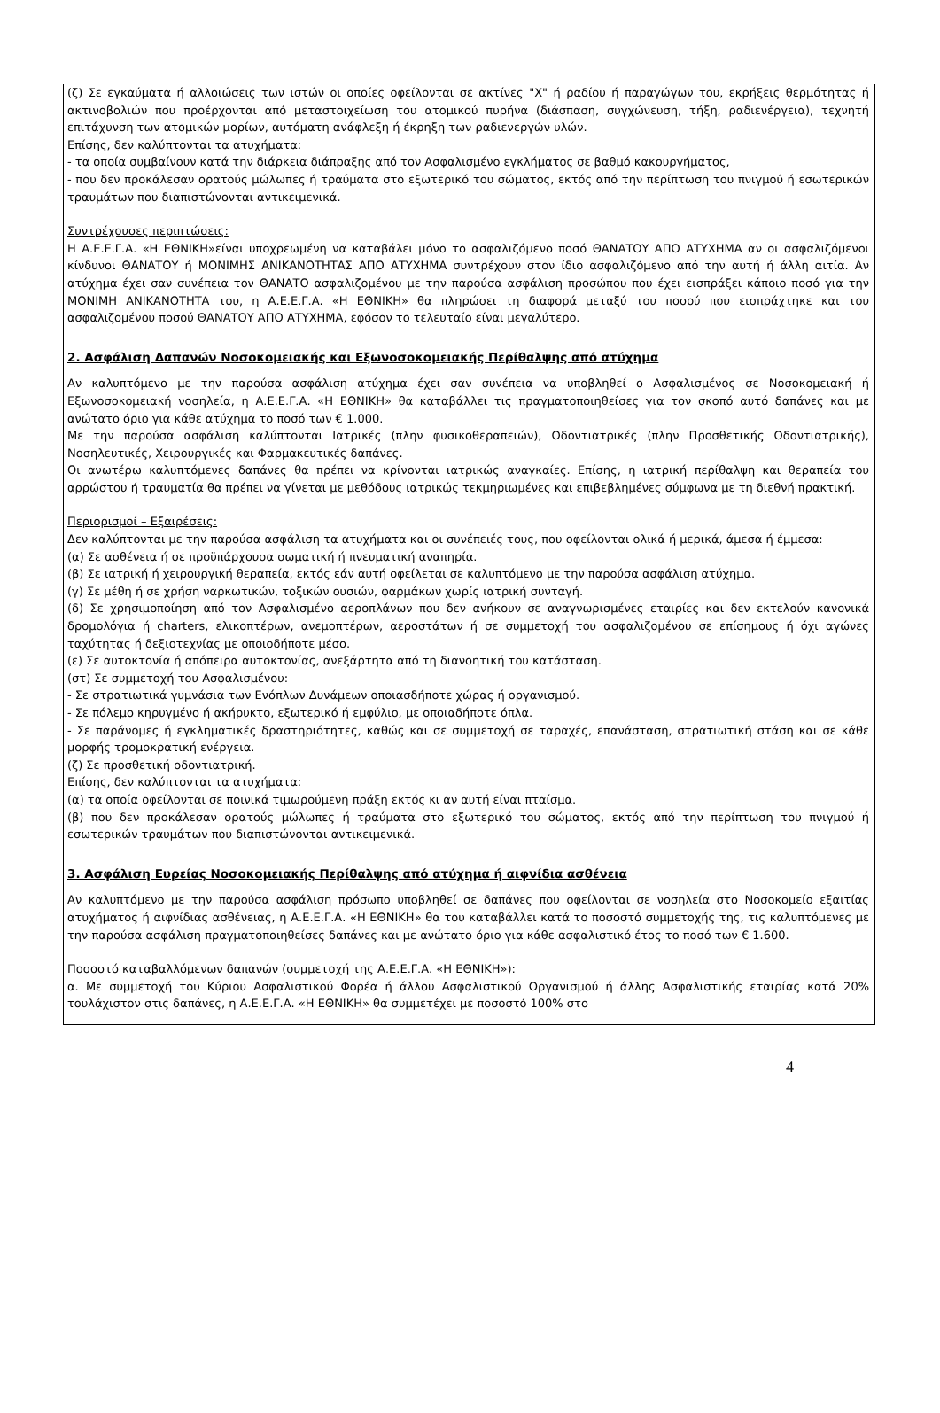(ζ) Σε εγκαύματα ή αλλοιώσεις των ιστών οι οποίες οφείλονται σε ακτίνες "Χ" ή ραδίου ή παραγώγων του, εκρήξεις θερμότητας ή ακτινοβολιών που προέρχονται από μεταστοιχείωση του ατομικού πυρήνα (διάσπαση, συγχώνευση, τήξη, ραδιενέργεια), τεχνητή επιτάχυνση των ατομικών μορίων, αυτόματη ανάφλεξη ή έκρηξη των ραδιενεργών υλών.
Επίσης, δεν καλύπτονται τα ατυχήματα:
- τα οποία συμβαίνουν κατά την διάρκεια διάπραξης από τον Ασφαλισμένο εγκλήματος σε βαθμό κακουργήματος,
- που δεν προκάλεσαν ορατούς μώλωπες ή τραύματα στο εξωτερικό του σώματος, εκτός από την περίπτωση του πνιγμού ή εσωτερικών τραυμάτων που διαπιστώνονται αντικειμενικά.
Συντρέχουσες περιπτώσεις:
Η Α.Ε.Ε.Γ.Α. «Η ΕΘΝΙΚΗ»είναι υποχρεωμένη να καταβάλει μόνο το ασφαλιζόμενο ποσό ΘΑΝΑΤΟΥ ΑΠΟ ΑΤΥΧΗΜΑ αν οι ασφαλιζόμενοι κίνδυνοι ΘΑΝΑΤΟΥ ή ΜΟΝΙΜΗΣ ΑΝΙΚΑΝΟΤΗΤΑΣ ΑΠΟ ΑΤΥΧΗΜΑ συντρέχουν στον ίδιο ασφαλιζόμενο από την αυτή ή άλλη αιτία. Αν ατύχημα έχει σαν συνέπεια τον ΘΑΝΑΤΟ ασφαλιζομένου με την παρούσα ασφάλιση προσώπου που έχει εισπράξει κάποιο ποσό για την ΜΟΝΙΜΗ ΑΝΙΚΑΝΟΤΗΤΑ του, η Α.Ε.Ε.Γ.Α. «Η ΕΘΝΙΚΗ» θα πληρώσει τη διαφορά μεταξύ του ποσού που εισπράχτηκε και του ασφαλιζομένου ποσού ΘΑΝΑΤΟΥ ΑΠΟ ΑΤΥΧΗΜΑ, εφόσον το τελευταίο είναι μεγαλύτερο.
2. Ασφάλιση Δαπανών Νοσοκομειακής και Εξωνοσοκομειακής Περίθαλψης από ατύχημα
Αν καλυπτόμενο με την παρούσα ασφάλιση ατύχημα έχει σαν συνέπεια να υποβληθεί ο Ασφαλισμένος σε Νοσοκομειακή ή Εξωνοσοκομειακή νοσηλεία, η Α.Ε.Ε.Γ.Α. «Η ΕΘΝΙΚΗ» θα καταβάλλει τις πραγματοποιηθείσες για τον σκοπό αυτό δαπάνες και με ανώτατο όριο για κάθε ατύχημα το ποσό των € 1.000.
Με την παρούσα ασφάλιση καλύπτονται Ιατρικές (πλην φυσικοθεραπειών), Οδοντιατρικές (πλην Προσθετικής Οδοντιατρικής), Νοσηλευτικές, Χειρουργικές και Φαρμακευτικές δαπάνες.
Οι ανωτέρω καλυπτόμενες δαπάνες θα πρέπει να κρίνονται ιατρικώς αναγκαίες. Επίσης, η ιατρική περίθαλψη και θεραπεία του αρρώστου ή τραυματία θα πρέπει να γίνεται με μεθόδους ιατρικώς τεκμηριωμένες και επιβεβλημένες σύμφωνα με τη διεθνή πρακτική.
Περιορισμοί – Εξαιρέσεις:
Δεν καλύπτονται με την παρούσα ασφάλιση τα ατυχήματα και οι συνέπειές τους, που οφείλονται ολικά ή μερικά, άμεσα ή έμμεσα:
(α) Σε ασθένεια ή σε προϋπάρχουσα σωματική ή πνευματική αναπηρία.
(β) Σε ιατρική ή χειρουργική θεραπεία, εκτός εάν αυτή οφείλεται σε καλυπτόμενο με την παρούσα ασφάλιση ατύχημα.
(γ) Σε μέθη ή σε χρήση ναρκωτικών, τοξικών ουσιών, φαρμάκων χωρίς ιατρική συνταγή.
(δ) Σε χρησιμοποίηση από τον Ασφαλισμένο αεροπλάνων που δεν ανήκουν σε αναγνωρισμένες εταιρίες και δεν εκτελούν κανονικά δρομολόγια ή charters, ελικοπτέρων, ανεμοπτέρων, αεροστάτων ή σε συμμετοχή του ασφαλιζομένου σε επίσημους ή όχι αγώνες ταχύτητας ή δεξιοτεχνίας με οποιοδήποτε μέσο.
(ε) Σε αυτοκτονία ή απόπειρα αυτοκτονίας, ανεξάρτητα από τη διανοητική του κατάσταση.
(στ) Σε συμμετοχή του Ασφαλισμένου:
- Σε στρατιωτικά γυμνάσια των Ενόπλων Δυνάμεων οποιασδήποτε χώρας ή οργανισμού.
- Σε πόλεμο κηρυγμένο ή ακήρυκτο, εξωτερικό ή εμφύλιο, με οποιαδήποτε όπλα.
- Σε παράνομες ή εγκληματικές δραστηριότητες, καθώς και σε συμμετοχή σε ταραχές, επανάσταση, στρατιωτική στάση και σε κάθε μορφής τρομοκρατική ενέργεια.
(ζ) Σε προσθετική οδοντιατρική.
Επίσης, δεν καλύπτονται τα ατυχήματα:
(α) τα οποία οφείλονται σε ποινικά τιμωρούμενη πράξη εκτός κι αν αυτή είναι πταίσμα.
(β) που δεν προκάλεσαν ορατούς μώλωπες ή τραύματα στο εξωτερικό του σώματος, εκτός από την περίπτωση του πνιγμού ή εσωτερικών τραυμάτων που διαπιστώνονται αντικειμενικά.
3. Ασφάλιση Ευρείας Νοσοκομειακής Περίθαλψης από ατύχημα ή αιφνίδια ασθένεια
Αν καλυπτόμενο με την παρούσα ασφάλιση πρόσωπο υποβληθεί σε δαπάνες που οφείλονται σε νοσηλεία στο Νοσοκομείο εξαιτίας ατυχήματος ή αιφνίδιας ασθένειας, η Α.Ε.Ε.Γ.Α. «Η ΕΘΝΙΚΗ» θα του καταβάλλει κατά το ποσοστό συμμετοχής της, τις καλυπτόμενες με την παρούσα ασφάλιση πραγματοποιηθείσες δαπάνες και με ανώτατο όριο για κάθε ασφαλιστικό έτος το ποσό των € 1.600.
Ποσοστό καταβαλλόμενων δαπανών (συμμετοχή της Α.Ε.Ε.Γ.Α. «Η ΕΘΝΙΚΗ»):
α. Με συμμετοχή του Κύριου Ασφαλιστικού Φορέα ή άλλου Ασφαλιστικού Οργανισμού ή άλλης Ασφαλιστικής εταιρίας κατά 20% τουλάχιστον στις δαπάνες, η Α.Ε.Ε.Γ.Α. «Η ΕΘΝΙΚΗ» θα συμμετέχει με ποσοστό 100% στο
4